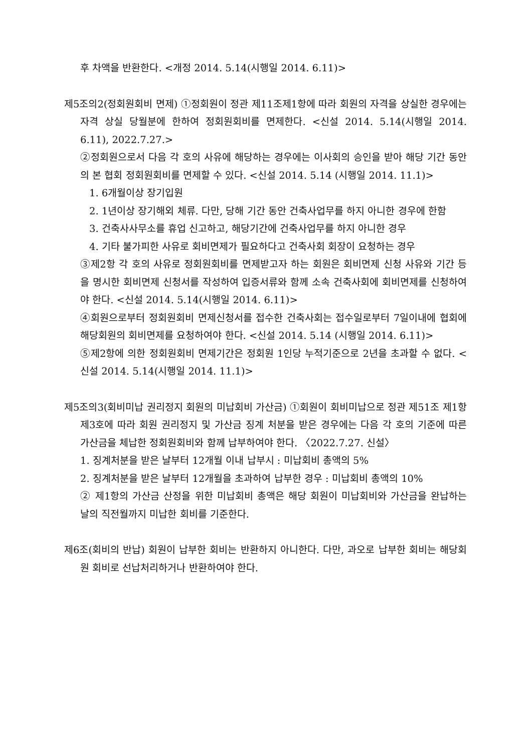후 차액을 반환한다. <개정 2014. 5.14(시행일 2014. 6.11)>
제5조의2(정회원회비 면제) ①정회원이 정관 제11조제1항에 따라 회원의 자격을 상실한 경우에는 자격 상실 당월분에 한하여 정회원회비를 면제한다. <신설 2014. 5.14(시행일 2014. 6.11), 2022.7.27.>
②정회원으로서 다음 각 호의 사유에 해당하는 경우에는 이사회의 승인을 받아 해당 기간 동안의 본 협회 정회원회비를 면제할 수 있다. <신설 2014. 5.14 (시행일 2014. 11.1)>
1. 6개월이상 장기입원
2. 1년이상 장기해외 체류. 다만, 당해 기간 동안 건축사업무를 하지 아니한 경우에 한함
3. 건축사사무소를 휴업 신고하고, 해당기간에 건축사업무를 하지 아니한 경우
4. 기타 불가피한 사유로 회비면제가 필요하다고 건축사회 회장이 요청하는 경우
③제2항 각 호의 사유로 정회원회비를 면제받고자 하는 회원은 회비면제 신청 사유와 기간 등을 명시한 회비면제 신청서를 작성하여 입증서류와 함께 소속 건축사회에 회비면제를 신청하여야 한다. <신설 2014. 5.14(시행일 2014. 6.11)>
④회원으로부터 정회원회비 면제신청서를 접수한 건축사회는 접수일로부터 7일이내에 협회에 해당회원의 회비면제를 요청하여야 한다. <신설 2014. 5.14 (시행일 2014. 6.11)>
⑤제2항에 의한 정회원회비 면제기간은 정회원 1인당 누적기준으로 2년을 초과할 수 없다. <신설 2014. 5.14(시행일 2014. 11.1)>
제5조의3(회비미납 권리정지 회원의 미납회비 가산금) ①회원이 회비미납으로 정관 제51조 제1항 제3호에 따라 회원 권리정지 및 가산금 징계 처분을 받은 경우에는 다음 각 호의 기준에 따른 가산금을 체납한 정회원회비와 함께 납부하여야 한다. 〈2022.7.27. 신설〉
1. 징계처분을 받은 날부터 12개월 이내 납부시 : 미납회비 총액의 5%
2. 징계처분을 받은 날부터 12개월을 초과하여 납부한 경우 : 미납회비 총액의 10%
② 제1항의 가산금 산정을 위한 미납회비 총액은 해당 회원이 미납회비와 가산금을 완납하는 날의 직전월까지 미납한 회비를 기준한다.
제6조(회비의 반납) 회원이 납부한 회비는 반환하지 아니한다. 다만, 과오로 납부한 회비는 해당회원 회비로 선납처리하거나 반환하여야 한다.